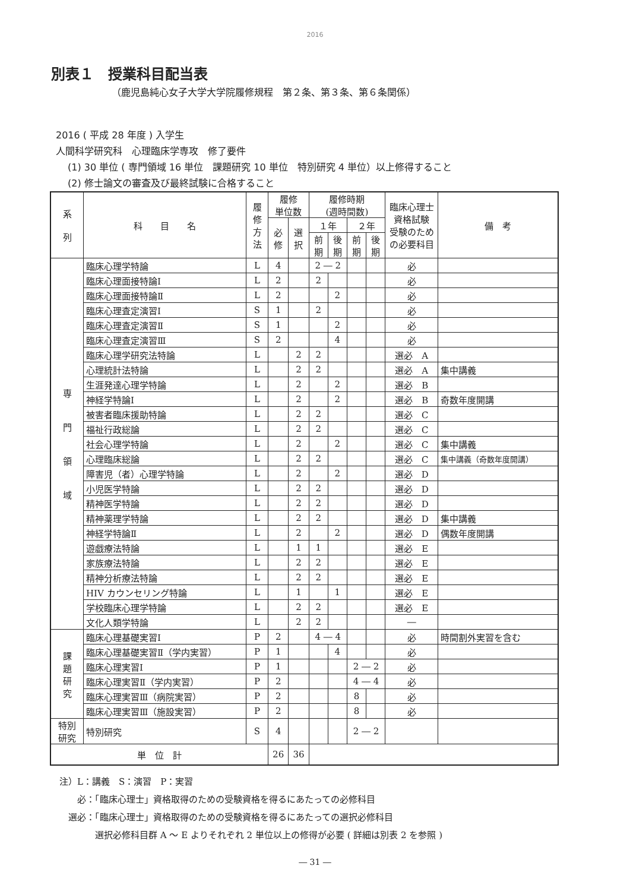2016
別表１　授業科目配当表
（鹿児島純心女子大学大学院履修規程　第２条、第３条、第６条関係）
2016 ( 平成 28 年度 ) 入学生
人間科学研究科　心理臨床学専攻　修了要件
(1) 30 単位 ( 専門領域 16 単位　課題研究 10 単位　特別研究 4 単位）以上修得すること
(2) 修士論文の審査及び最終試験に合格すること
| 系 列 | 科 目 名 | 履 修 方 法 | 履修 単位数 | | 履修時期 (週時間数) | | | | 臨床心理士 資格試験 受験のため の必要科目 | 備 考 |
| --- | --- | --- | --- | --- | --- | --- | --- | --- | --- | --- |
| | | | 必 修 | 選 択 | １年 | | ２年 | | | |
| | | | | | 前 期 | 後 期 | 前 期 | 後 期 | | |
| 専 門 領 域 | 臨床心理学特論 | L | 4 | | 2 ― 2 | | | | 必 | |
| | 臨床心理面接特論Ⅰ | L | 2 | | 2 | | | | 必 | |
| | 臨床心理面接特論Ⅱ | L | 2 | | | 2 | | | 必 | |
| | 臨床心理査定演習Ⅰ | S | 1 | | 2 | | | | 必 | |
| | 臨床心理査定演習Ⅱ | S | 1 | | | 2 | | | 必 | |
| | 臨床心理査定演習Ⅲ | S | 2 | | | 4 | | | 必 | |
| | 臨床心理学研究法特論 | L | | 2 | 2 | | | | 選必 A | |
| | 心理統計法特論 | L | | 2 | 2 | | | | 選必 A | 集中講義 |
| | 生涯発達心理学特論 | L | | 2 | | 2 | | | 選必 B | |
| | 神経学特論Ⅰ | L | | 2 | | 2 | | | 選必 B | 奇数年度開講 |
| | 被害者臨床援助特論 | L | | 2 | 2 | | | | 選必 C | |
| | 福祉行政総論 | L | | 2 | 2 | | | | 選必 C | |
| | 社会心理学特論 | L | | 2 | | 2 | | | 選必 C | 集中講義 |
| | 心理臨床総論 | L | | 2 | 2 | | | | 選必 C | 集中講義（奇数年度開講） |
| | 障害児（者）心理学特論 | L | | 2 | | 2 | | | 選必 D | |
| | 小児医学特論 | L | | 2 | 2 | | | | 選必 D | |
| | 精神医学特論 | L | | 2 | 2 | | | | 選必 D | |
| | 精神薬理学特論 | L | | 2 | 2 | | | | 選必 D | 集中講義 |
| | 神経学特論Ⅱ | L | | 2 | | 2 | | | 選必 D | 偶数年度開講 |
| | 遊戯療法特論 | L | | 1 | 1 | | | | 選必 E | |
| | 家族療法特論 | L | | 2 | 2 | | | | 選必 E | |
| | 精神分析療法特論 | L | | 2 | 2 | | | | 選必 E | |
| | HIV カウンセリング特論 | L | | 1 | | 1 | | | 選必 E | |
| | 学校臨床心理学特論 | L | | 2 | 2 | | | | 選必 E | |
| | 文化人類学特論 | L | | 2 | 2 | | | | ― | |
| 課 題 研 究 | 臨床心理基礎実習Ⅰ | P | 2 | | 4 ― 4 | | | | 必 | 時間割外実習を含む |
| | 臨床心理基礎実習Ⅱ（学内実習） | P | 1 | | | 4 | | | 必 | |
| | 臨床心理実習Ⅰ | P | 1 | | | | 2 ― 2 | | 必 | |
| | 臨床心理実習Ⅱ（学内実習） | P | 2 | | | | 4 ― 4 | | 必 | |
| | 臨床心理実習Ⅲ（病院実習） | P | 2 | | | | 8 | | 必 | |
| | 臨床心理実習Ⅲ（施設実習） | P | 2 | | | | 8 | | 必 | |
| 特別 研究 | 特別研究 | S | 4 | | | | 2 ― 2 | | | |
| 単 位 計 | | | 26 | 36 | | | | | | |
注）L：講義　S：演習　P：実習
　　必：「臨床心理士」資格取得のための受験資格を得るにあたっての必修科目
　選必：「臨床心理士」資格取得のための受験資格を得るにあたっての選択必修科目
　　　　選択必修科目群 A ～ E よりそれぞれ 2 単位以上の修得が必要 ( 詳細は別表 2 を参照 )
― 31 ―